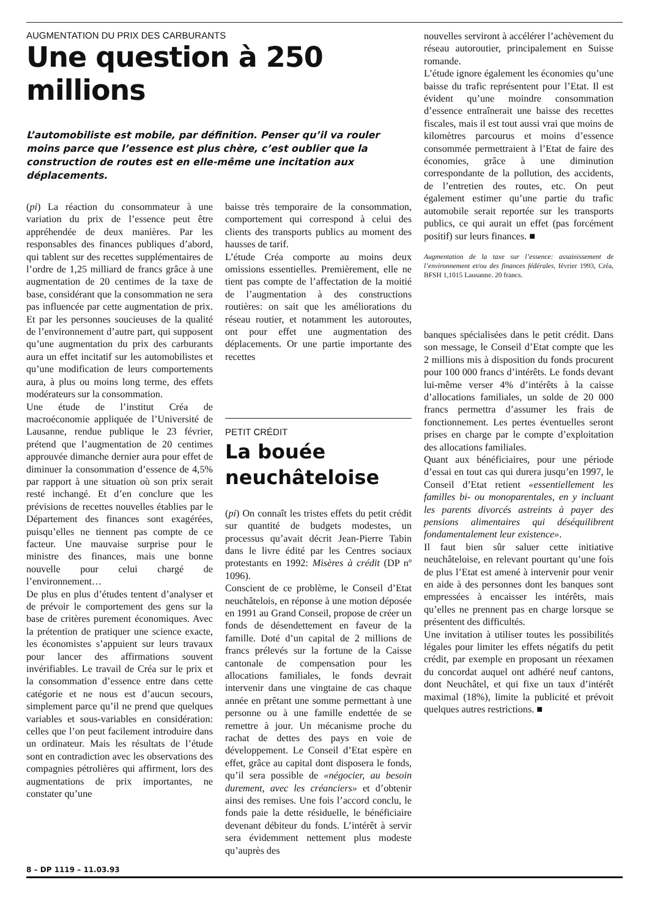AUGMENTATION DU PRIX DES CARBURANTS
Une question à 250 millions
L’automobiliste est mobile, par définition. Penser qu’il va rouler moins parce que l’essence est plus chère, c’est oublier que la construction de routes est en elle-même une incitation aux déplacements.
(pi) La réaction du consommateur à une variation du prix de l’essence peut être appréhendée de deux manières. Par les responsables des finances publiques d’abord, qui tablent sur des recettes supplémentaires de l’ordre de 1,25 milliard de francs grâce à une augmentation de 20 centimes de la taxe de base, considérant que la consommation ne sera pas influencée par cette augmentation de prix. Et par les personnes soucieuses de la qualité de l’environnement d’autre part, qui supposent qu’une augmentation du prix des carburants aura un effet incitatif sur les automobilistes et qu’une modification de leurs comportements aura, à plus ou moins long terme, des effets modérateurs sur la consommation.
Une étude de l’institut Créa de macroéconomie appliquée de l’Université de Lausanne, rendue publique le 23 février, prétend que l’augmentation de 20 centimes approuvée dimanche dernier aura pour effet de diminuer la consommation d’essence de 4,5% par rapport à une situation où son prix serait resté inchangé. Et d’en conclure que les prévisions de recettes nouvelles établies par le Département des finances sont exagérées, puisqu’elles ne tiennent pas compte de ce facteur. Une mauvaise surprise pour le ministre des finances, mais une bonne nouvelle pour celui chargé de l’environnement…
De plus en plus d’études tentent d’analyser et de prévoir le comportement des gens sur la base de critères purement économiques. Avec la prétention de pratiquer une science exacte, les économistes s’appuient sur leurs travaux pour lancer des affirmations souvent invérifiables. Le travail de Créa sur le prix et la consommation d’essence entre dans cette catégorie et ne nous est d’aucun secours, simplement parce qu’il ne prend que quelques variables et sous-variables en considération: celles que l’on peut facilement introduire dans un ordinateur. Mais les résultats de l’étude sont en contradiction avec les observations des compagnies pétrolières qui affirment, lors des augmentations de prix importantes, ne constater qu’une
baisse très temporaire de la consommation, comportement qui correspond à celui des clients des transports publics au moment des hausses de tarif.
L’étude Créa comporte au moins deux omissions essentielles. Premièrement, elle ne tient pas compte de l’affectation de la moitié de l’augmentation à des constructions routières: on sait que les améliorations du réseau routier, et notamment les autoroutes, ont pour effet une augmentation des déplacements. Or une partie importante des recettes
PETIT CRÉDIT
La bouée
neuchâteloise
(pi) On connaît les tristes effets du petit crédit sur quantité de budgets modestes, un processus qu’avait décrit Jean-Pierre Tabin dans le livre édité par les Centres sociaux protestants en 1992: Misères à crédit (DP nº 1096).
Conscient de ce problème, le Conseil d’Etat neuchâtelois, en réponse à une motion déposée en 1991 au Grand Conseil, propose de créer un fonds de désendettement en faveur de la famille. Doté d’un capital de 2 millions de francs prélevés sur la fortune de la Caisse cantonale de compensation pour les allocations familiales, le fonds devrait intervenir dans une vingtaine de cas chaque année en prêtant une somme permettant à une personne ou à une famille endettée de se remettre à jour. Un mécanisme proche du rachat de dettes des pays en voie de développement. Le Conseil d’Etat espère en effet, grâce au capital dont disposera le fonds, qu’il sera possible de «négocier, au besoin durement, avec les créanciers» et d’obtenir ainsi des remises. Une fois l’accord conclu, le fonds paie la dette résiduelle, le bénéficiaire devenant débiteur du fonds. L’intérêt à servir sera évidemment nettement plus modeste qu’auprès des
nouvelles serviront à accélérer l’achèvement du réseau autoroutier, principalement en Suisse romande.
L’étude ignore également les économies qu’une baisse du trafic représentent pour l’Etat. Il est évident qu’une moindre consommation d’essence entraînerait une baisse des recettes fiscales, mais il est tout aussi vrai que moins de kilomètres parcourus et moins d’essence consommée permettraient à l’Etat de faire des économies, grâce à une diminution correspondante de la pollution, des accidents, de l’entretien des routes, etc. On peut également estimer qu’une partie du trafic automobile serait reportée sur les transports publics, ce qui aurait un effet (pas forcément positif) sur leurs finances. ■
Augmentation de la taxe sur l’essence: assainissement de l’environnement et/ou des finances fédérales, février 1993, Créa, BFSH 1,1015 Lausanne. 20 francs.
banques spécialisées dans le petit crédit. Dans son message, le Conseil d’Etat compte que les 2 millions mis à disposition du fonds procurent pour 100 000 francs d’intérêts. Le fonds devant lui-même verser 4% d’intérêts à la caisse d’allocations familiales, un solde de 20 000 francs permettra d’assumer les frais de fonctionnement. Les pertes éventuelles seront prises en charge par le compte d’exploitation des allocations familiales.
Quant aux bénéficiaires, pour une période d’essai en tout cas qui durera jusqu’en 1997, le Conseil d’Etat retient «essentiellement les familles bi- ou monoparentales, en y incluant les parents divorcés astreints à payer des pensions alimentaires qui déséquilibrent fondamentalement leur existence».
Il faut bien sûr saluer cette initiative neuchâteloise, en relevant pourtant qu’une fois de plus l’Etat est amené à intervenir pour venir en aide à des personnes dont les banques sont empressées à encaisser les intérêts, mais qu’elles ne prennent pas en charge lorsque se présentent des difficultés.
Une invitation à utiliser toutes les possibilités légales pour limiter les effets négatifs du petit crédit, par exemple en proposant un réexamen du concordat auquel ont adhéré neuf cantons, dont Neuchâtel, et qui fixe un taux d’intérêt maximal (18%), limite la publicité et prévoit quelques autres restrictions. ■
8 – DP 1119 – 11.03.93